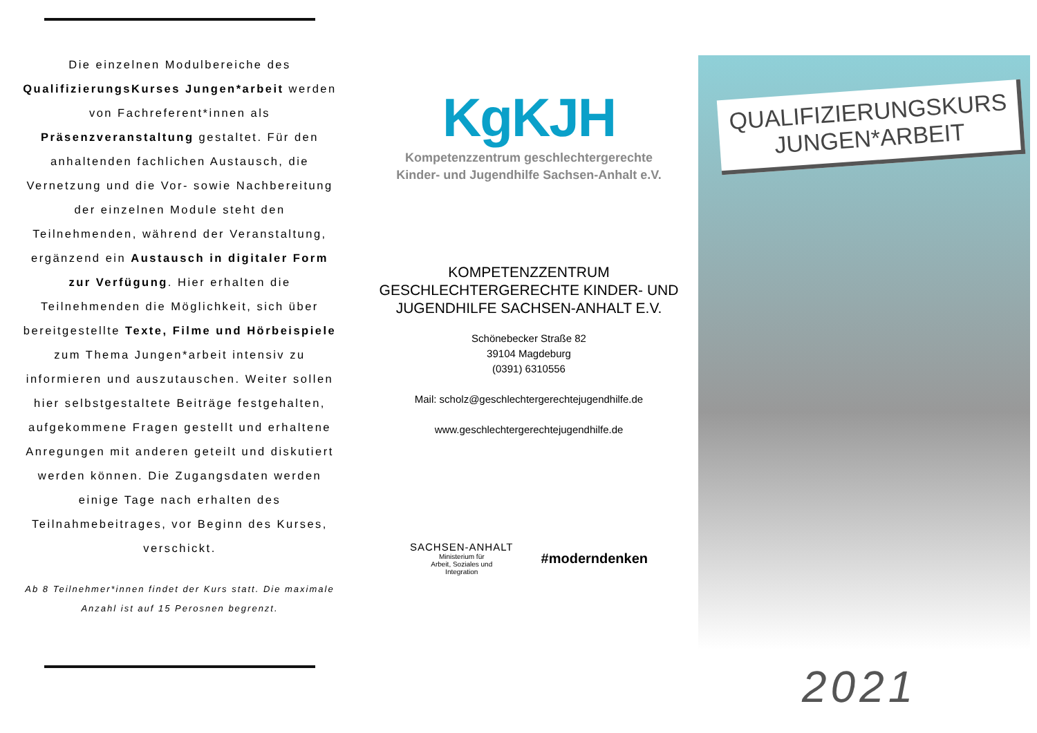Die einzelnen Modulbereiche des QualifizierungsKurses Jungen*arbeit werden von Fachreferent*innen als Präsenzveranstaltung gestaltet. Für den anhaltenden fachlichen Austausch, die Vernetzung und die Vor- sowie Nachbereitung der einzelnen Module steht den Teilnehmenden, während der Veranstaltung, ergänzend ein Austausch in digitaler Form zur Verfügung. Hier erhalten die Teilnehmenden die Möglichkeit, sich über bereitgestellte Texte, Filme und Hörbeispiele zum Thema Jungen*arbeit intensiv zu informieren und auszutauschen. Weiter sollen hier selbstgestaltete Beiträge festgehalten, aufgekommene Fragen gestellt und erhaltene Anregungen mit anderen geteilt und diskutiert werden können. Die Zugangsdaten werden einige Tage nach erhalten des Teilnahmebeitrages, vor Beginn des Kurses, verschickt.
Ab 8 Teilnehmer*innen findet der Kurs statt. Die maximale Anzahl ist auf 15 Perosnen begrenzt.
KgKJH
Kompetenzzentrum geschlechtergerechte
Kinder- und Jugendhilfe Sachsen-Anhalt e.V.
KOMPETENZZENTRUM
GESCHLECHTERGERECHTE KINDER- UND
JUGENDHILFE SACHSEN-ANHALT E.V.
Schönebecker Straße 82
39104 Magdeburg
(0391) 6310556
Mail: scholz@geschlechtergerechtejugendhilfe.de
www.geschlechtergerechtejugendhilfe.de
SACHSEN-ANHALT
Ministerium für
Arbeit, Soziales und
Integration
#moderndenken
QUALIFIZIERUNGSKURS
JUNGEN*ARBEIT
2021